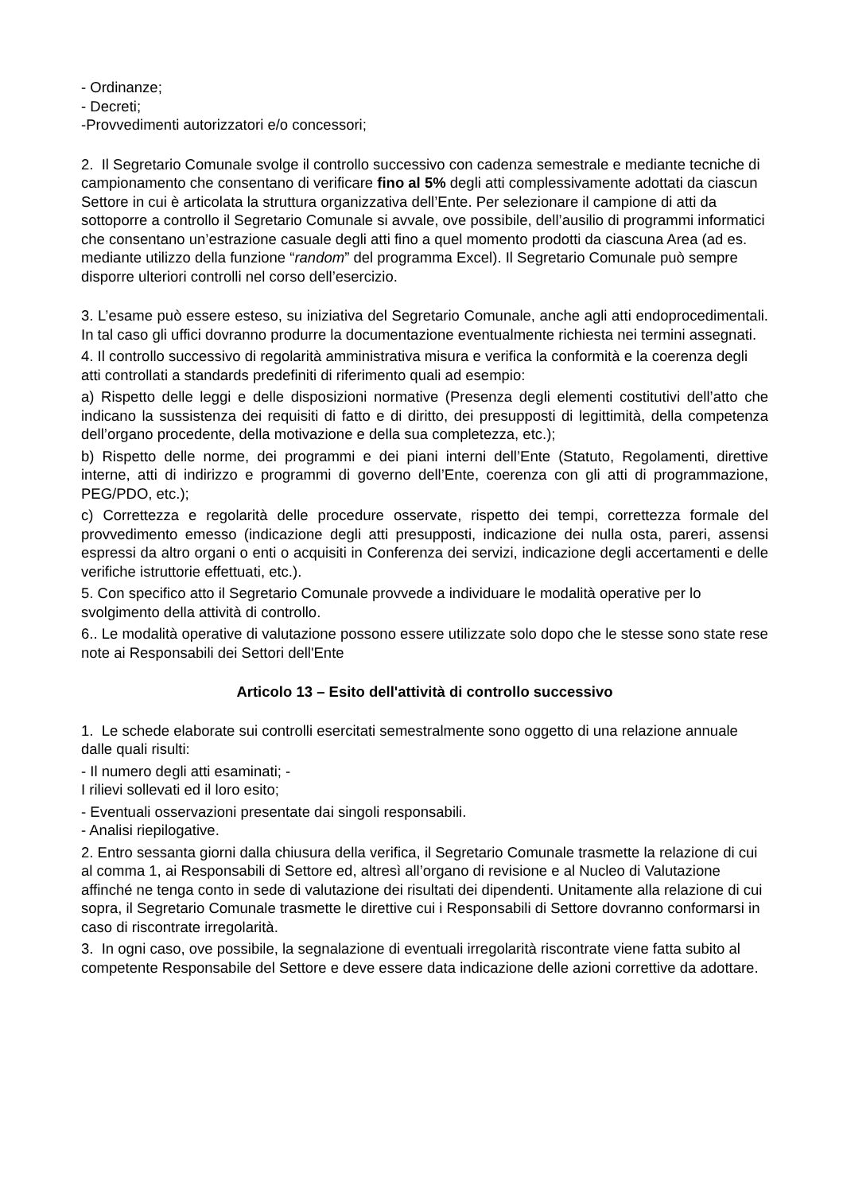- Ordinanze;
- Decreti;
-Provvedimenti autorizzatori e/o concessori;
2. Il Segretario Comunale svolge il controllo successivo con cadenza semestrale e mediante tecniche di campionamento che consentano di verificare fino al 5% degli atti complessivamente adottati da ciascun Settore in cui è articolata la struttura organizzativa dell’Ente. Per selezionare il campione di atti da sottoporre a controllo il Segretario Comunale si avvale, ove possibile, dell’ausilio di programmi informatici che consentano un’estrazione casuale degli atti fino a quel momento prodotti da ciascuna Area (ad es. mediante utilizzo della funzione “random” del programma Excel). Il Segretario Comunale può sempre disporre ulteriori controlli nel corso dell’esercizio.
3. L’esame può essere esteso, su iniziativa del Segretario Comunale, anche agli atti endoprocedimentali. In tal caso gli uffici dovranno produrre la documentazione eventualmente richiesta nei termini assegnati.
4. Il controllo successivo di regolarità amministrativa misura e verifica la conformità e la coerenza degli atti controllati a standards predefiniti di riferimento quali ad esempio:
a) Rispetto delle leggi e delle disposizioni normative (Presenza degli elementi costitutivi dell’atto che indicano la sussistenza dei requisiti di fatto e di diritto, dei presupposti di legittimità, della competenza dell’organo procedente, della motivazione e della sua completezza, etc.);
b) Rispetto delle norme, dei programmi e dei piani interni dell’Ente (Statuto, Regolamenti, direttive interne, atti di indirizzo e programmi di governo dell’Ente, coerenza con gli atti di programmazione, PEG/PDO, etc.);
c) Correttezza e regolarità delle procedure osservate, rispetto dei tempi, correttezza formale del provvedimento emesso (indicazione degli atti presupposti, indicazione dei nulla osta, pareri, assensi espressi da altro organi o enti o acquisiti in Conferenza dei servizi, indicazione degli accertamenti e delle verifiche istruttorie effettuati, etc.).
5. Con specifico atto il Segretario Comunale provvede a individuare le modalità operative per lo svolgimento della attività di controllo.
6.. Le modalità operative di valutazione possono essere utilizzate solo dopo che le stesse sono state rese note ai Responsabili dei Settori dell'Ente
Articolo 13 – Esito dell'attività di controllo successivo
1. Le schede elaborate sui controlli esercitati semestralmente sono oggetto di una relazione annuale dalle quali risulti:
- Il numero degli atti esaminati; -
I rilievi sollevati ed il loro esito;
- Eventuali osservazioni presentate dai singoli responsabili.
- Analisi riepilogative.
2. Entro sessanta giorni dalla chiusura della verifica, il Segretario Comunale trasmette la relazione di cui al comma 1, ai Responsabili di Settore ed, altresì all’organo di revisione e al Nucleo di Valutazione affinché ne tenga conto in sede di valutazione dei risultati dei dipendenti. Unitamente alla relazione di cui sopra, il Segretario Comunale trasmette le direttive cui i Responsabili di Settore dovranno conformarsi in caso di riscontrate irregolarità.
3. In ogni caso, ove possibile, la segnalazione di eventuali irregolarità riscontrate viene fatta subito al competente Responsabile del Settore e deve essere data indicazione delle azioni correttive da adottare.